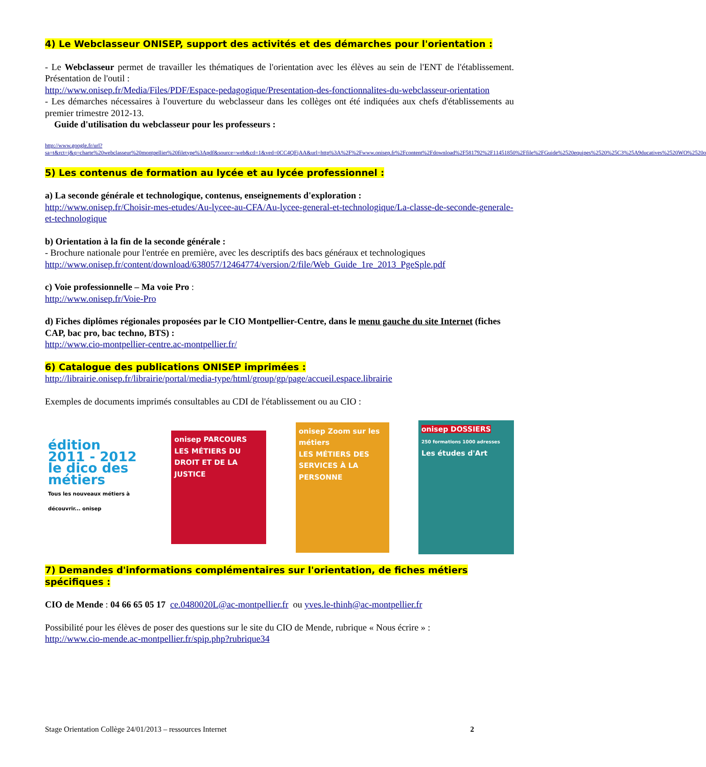4) Le Webclasseur ONISEP, support des activités et des démarches pour l'orientation :
- Le Webclasseur permet de travailler les thématiques de l'orientation avec les élèves au sein de l'ENT de l'établissement. Présentation de l'outil :
http://www.onisep.fr/Media/Files/PDF/Espace-pedagogique/Presentation-des-fonctionnalites-du-webclasseur-orientation
- Les démarches nécessaires à l'ouverture du webclasseur dans les collèges ont été indiquées aux chefs d'établissements au premier trimestre 2012-13.
Guide d'utilisation du webclasseur pour les professeurs :
http://www.google.fr/url?sa=t&rct=j&q=charte%20webclasseur%20montpellier%20filetype%3Apdf&source=web&cd=1&ved=0CC4QFjAA&url=http%3A%2F%2Fwww.onisep.fr%2Fcontent%2Fdownload%2F581792%2F11451850%2Ffile%2FGuide%2520equipes%2520%25C3%25A9ducatives%2520WO%2520o
5) Les contenus de formation au lycée et au lycée professionnel :
a) La seconde générale et technologique, contenus, enseignements d'exploration :
http://www.onisep.fr/Choisir-mes-etudes/Au-lycee-au-CFA/Au-lycee-general-et-technologique/La-classe-de-seconde-generale-et-technologique
b) Orientation à la fin de la seconde générale :
- Brochure nationale pour l'entrée en première, avec les descriptifs des bacs généraux et technologiques
http://www.onisep.fr/content/download/638057/12464774/version/2/file/Web_Guide_1re_2013_PgeSple.pdf
c) Voie professionnelle – Ma voie Pro :
http://www.onisep.fr/Voie-Pro
d) Fiches diplômes régionales proposées par le CIO Montpellier-Centre, dans le menu gauche du site Internet (fiches CAP, bac pro, bac techno, BTS) :
http://www.cio-montpellier-centre.ac-montpellier.fr/
6) Catalogue des publications ONISEP imprimées :
http://librairie.onisep.fr/librairie/portal/media-type/html/group/gp/page/accueil.espace.librairie
Exemples de documents imprimés consultables au CDI de l'établissement ou au CIO :
édition 2011 - 2012
le dico des métiers
Tous les nouveaux métiers à découvrir... onisep
onisep PARCOURS
LES MÉTIERS DU DROIT ET DE LA JUSTICE
onisep Zoom sur les métiers
LES MÉTIERS DES SERVICES À LA PERSONNE
onisep DOSSIERS
250 formations 1000 adresses
Les études d'Art
7) Demandes d'informations complémentaires sur l'orientation, de fiches métiers spécifiques :
CIO de Mende : 04 66 65 05 17 ce.0480020L@ac-montpellier.fr ou yves.le-thinh@ac-montpellier.fr
Possibilité pour les élèves de poser des questions sur le site du CIO de Mende, rubrique « Nous écrire » :
http://www.cio-mende.ac-montpellier.fr/spip.php?rubrique34
Stage Orientation Collège 24/01/2013 – ressources Internet 2